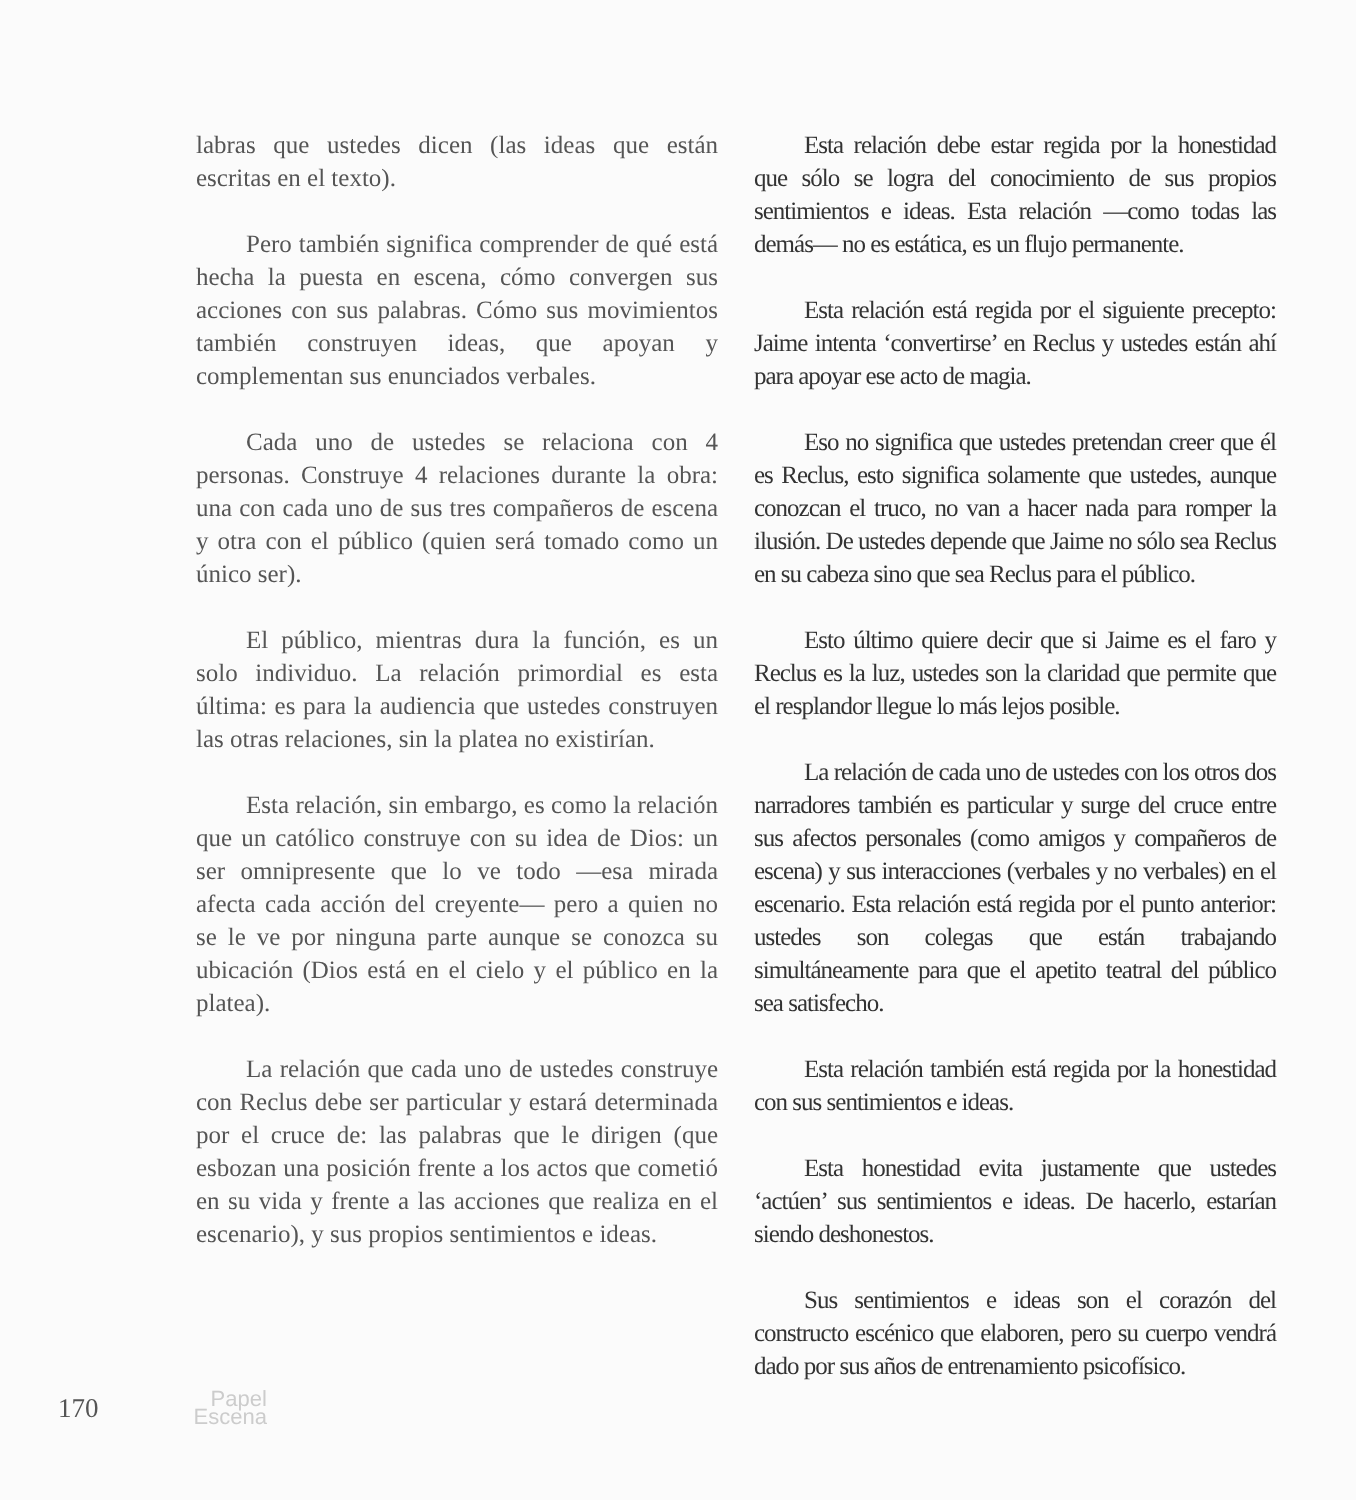labras que ustedes dicen (las ideas que están escritas en el texto).
Pero también significa comprender de qué está hecha la puesta en escena, cómo convergen sus acciones con sus palabras. Cómo sus movimientos también construyen ideas, que apoyan y complementan sus enunciados verbales.
Cada uno de ustedes se relaciona con 4 personas. Construye 4 relaciones durante la obra: una con cada uno de sus tres compañeros de escena y otra con el público (quien será tomado como un único ser).
El público, mientras dura la función, es un solo individuo. La relación primordial es esta última: es para la audiencia que ustedes construyen las otras relaciones, sin la platea no existirían.
Esta relación, sin embargo, es como la relación que un católico construye con su idea de Dios: un ser omnipresente que lo ve todo —esa mirada afecta cada acción del creyente— pero a quien no se le ve por ninguna parte aunque se conozca su ubicación (Dios está en el cielo y el público en la platea).
La relación que cada uno de ustedes construye con Reclus debe ser particular y estará determinada por el cruce de: las palabras que le dirigen (que esbozan una posición frente a los actos que cometió en su vida y frente a las acciones que realiza en el escenario), y sus propios sentimientos e ideas.
Esta relación debe estar regida por la honestidad que sólo se logra del conocimiento de sus propios sentimientos e ideas. Esta relación —como todas las demás— no es estática, es un flujo permanente.
Esta relación está regida por el siguiente precepto: Jaime intenta ‘convertirse’ en Reclus y ustedes están ahí para apoyar ese acto de magia.
Eso no significa que ustedes pretendan creer que él es Reclus, esto significa solamente que ustedes, aunque conozcan el truco, no van a hacer nada para romper la ilusión. De ustedes depende que Jaime no sólo sea Reclus en su cabeza sino que sea Reclus para el público.
Esto último quiere decir que si Jaime es el faro y Reclus es la luz, ustedes son la claridad que permite que el resplandor llegue lo más lejos posible.
La relación de cada uno de ustedes con los otros dos narradores también es particular y surge del cruce entre sus afectos personales (como amigos y compañeros de escena) y sus interacciones (verbales y no verbales) en el escenario. Esta relación está regida por el punto anterior: ustedes son colegas que están trabajando simultáneamente para que el apetito teatral del público sea satisfecho.
Esta relación también está regida por la honestidad con sus sentimientos e ideas.
Esta honestidad evita justamente que ustedes ‘actúen’ sus sentimientos e ideas. De hacerlo, estarían siendo deshonestos.
Sus sentimientos e ideas son el corazón del constructo escénico que elaboren, pero su cuerpo vendrá dado por sus años de entrenamiento psicofísico.
170 Papel
Escena